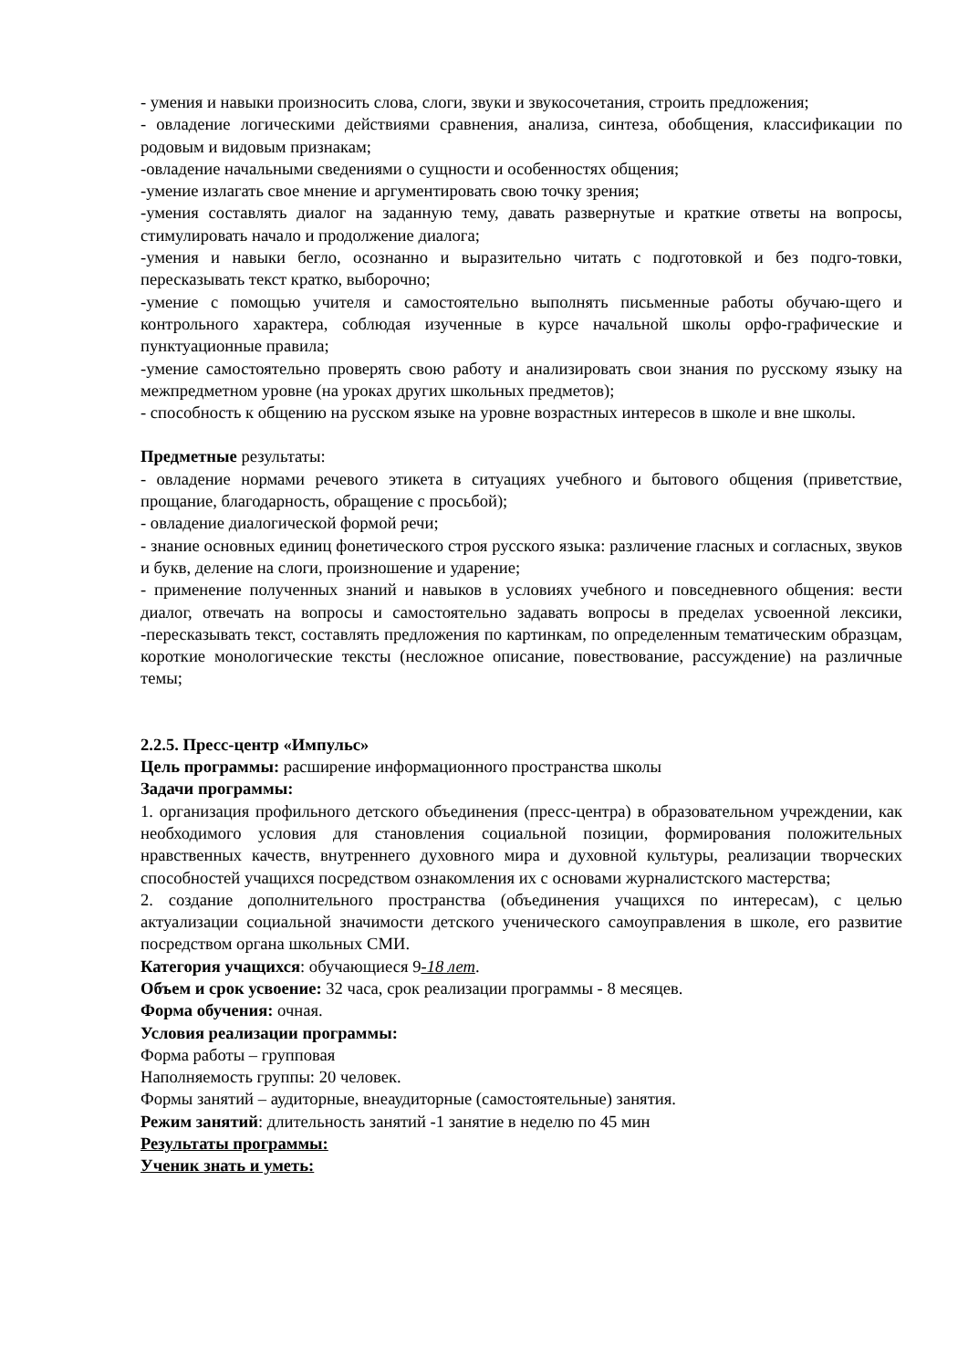- умения и навыки произносить слова, слоги, звуки и звукосочетания, строить предложения;
- овладение логическими действиями сравнения, анализа, синтеза, обобщения, классификации по родовым и видовым признакам;
-овладение начальными сведениями о сущности и особенностях общения;
-умение излагать свое мнение и аргументировать свою точку зрения;
-умения составлять диалог на заданную тему, давать развернутые и краткие ответы на вопросы, стимулировать начало и продолжение диалога;
-умения и навыки бегло, осознанно и выразительно читать с подготовкой и без подго-товки, пересказывать текст кратко, выборочно;
-умение с помощью учителя и самостоятельно выполнять письменные работы обучаю-щего и контрольного характера, соблюдая изученные в курсе начальной школы орфо-графические и пунктуационные правила;
-умение самостоятельно проверять свою работу и анализировать свои знания по русскому языку на межпредметном уровне (на уроках других школьных предметов);
- способность к общению на русском языке на уровне возрастных интересов в школе и вне школы.
Предметные результаты:
- овладение нормами речевого этикета в ситуациях учебного и бытового общения (приветствие, прощание, благодарность, обращение с просьбой);
- овладение диалогической формой речи;
- знание основных единиц фонетического строя русского языка: различение гласных и согласных, звуков и букв, деление на слоги, произношение и ударение;
- применение полученных знаний и навыков в условиях учебного и повседневного общения: вести диалог, отвечать на вопросы и самостоятельно задавать вопросы в пределах усвоенной лексики, -пересказывать текст, составлять предложения по картинкам, по определенным тематическим образцам, короткие монологические тексты (несложное описание, повествование, рассуждение) на различные темы;
2.2.5. Пресс-центр «Импульс»
Цель программы: расширение информационного пространства школы
Задачи программы:
1. организация профильного детского объединения (пресс-центра) в образовательном учреждении, как необходимого условия для становления социальной позиции, формирования положительных нравственных качеств, внутреннего духовного мира и духовной культуры, реализации творческих способностей учащихся посредством ознакомления их с основами журналистского мастерства;
2. создание дополнительного пространства (объединения учащихся по интересам), с целью актуализации социальной значимости детского ученического самоуправления в школе, его развитие посредством органа школьных СМИ.
Категория учащихся: обучающиеся 9-18 лет.
Объем и срок усвоение: 32 часа, срок реализации программы - 8 месяцев.
Форма обучения: очная.
Условия реализации программы:
Форма работы – групповая
Наполняемость группы: 20 человек.
Формы занятий – аудиторные, внеаудиторные (самостоятельные) занятия.
Режим занятий: длительность занятий -1 занятие в неделю по 45 мин
Результаты программы:
Ученик знать и уметь: